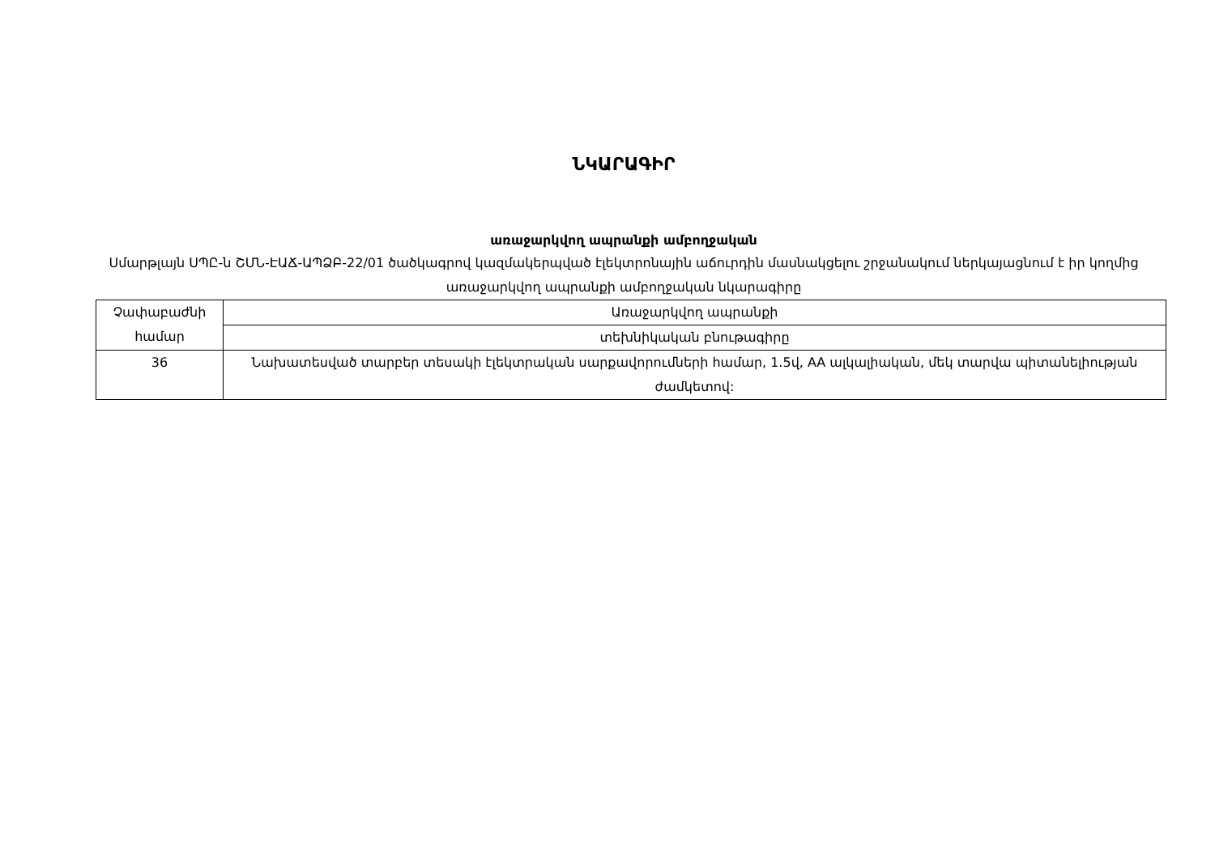ՆԿԱՐԱԳԻՐ
առաջարկվող ապրանքի ամբողջական
Սմարթլայն ՍՊԸ-ն ՇՄՆ-ԷԱՃ-ԱՊՁԲ-22/01 ծածկագրով կազմակերպված էլեկտրոնային աճուրդին մասնակցելու շրջանակում ներկայացնում է իր կողմից առաջարկվող ապրանքի ամբողջական նկարագիրը
| Չափաբաժնի համար | Առաջարկվող ապրանքի |
| | տեխնիկական բնութագիրը |
| 36 | Նախատեսված տարբեր տեսակի էլեկտրական սարքավորումների համար, 1.5վ, AA ալկալիական, մեկ տարվա պիտանելիության ժամկետով: |